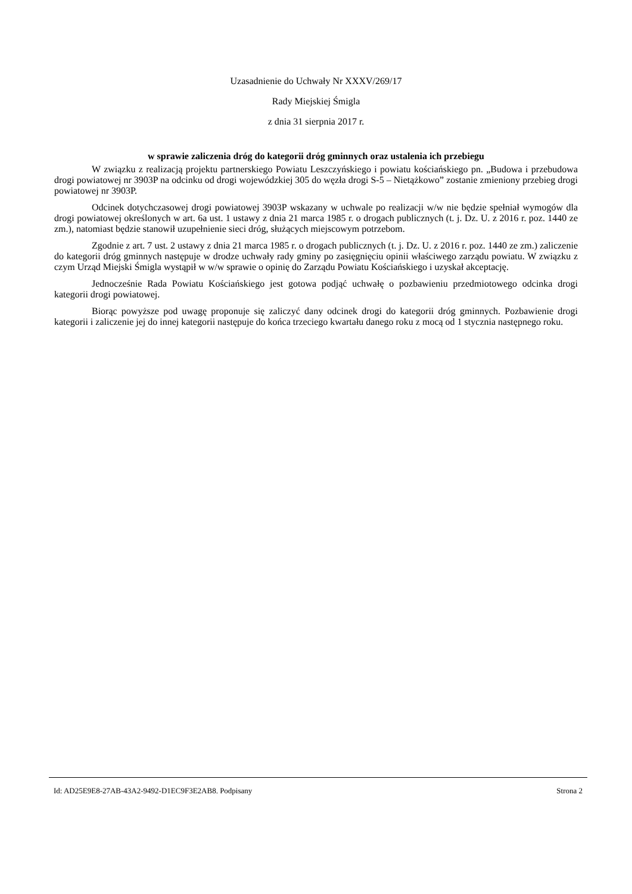Uzasadnienie do Uchwały Nr XXXV/269/17
Rady Miejskiej Śmigla
z dnia 31 sierpnia 2017 r.
w sprawie zaliczenia dróg do kategorii dróg gminnych oraz ustalenia ich przebiegu
W związku z realizacją projektu partnerskiego Powiatu Leszczyńskiego i powiatu kościańskiego pn. „Budowa i przebudowa drogi powiatowej nr 3903P na odcinku od drogi wojewódzkiej 305 do węzła drogi S-5 – Nietążkowo” zostanie zmieniony przebieg drogi powiatowej nr 3903P.
Odcinek dotychczasowej drogi powiatowej 3903P wskazany w uchwale po realizacji w/w nie będzie spełniał wymogów dla drogi powiatowej określonych w art. 6a ust. 1 ustawy z dnia 21 marca 1985 r. o drogach publicznych (t. j. Dz. U. z 2016 r. poz. 1440 ze zm.), natomiast będzie stanowił uzupełnienie sieci dróg, służących miejscowym potrzebom.
Zgodnie z art. 7 ust. 2 ustawy z dnia 21 marca 1985 r. o drogach publicznych (t. j. Dz. U. z 2016 r. poz. 1440 ze zm.) zaliczenie do kategorii dróg gminnych następuje w drodze uchwały rady gminy po zasięgnięciu opinii właściwego zarządu powiatu. W związku z czym Urząd Miejski Śmigla wystąpił w w/w sprawie o opinię do Zarządu Powiatu Kościańskiego i uzyskał akceptację.
Jednocześnie Rada Powiatu Kościańskiego jest gotowa podjąć uchwałę o pozbawieniu przedmiotowego odcinka drogi kategorii drogi powiatowej.
Biorąc powyższe pod uwagę proponuje się zaliczyć dany odcinek drogi do kategorii dróg gminnych. Pozbawienie drogi kategorii i zaliczenie jej do innej kategorii następuje do końca trzeciego kwartału danego roku z mocą od 1 stycznia następnego roku.
Id: AD25E9E8-27AB-43A2-9492-D1EC9F3E2AB8. Podpisany Strona 2